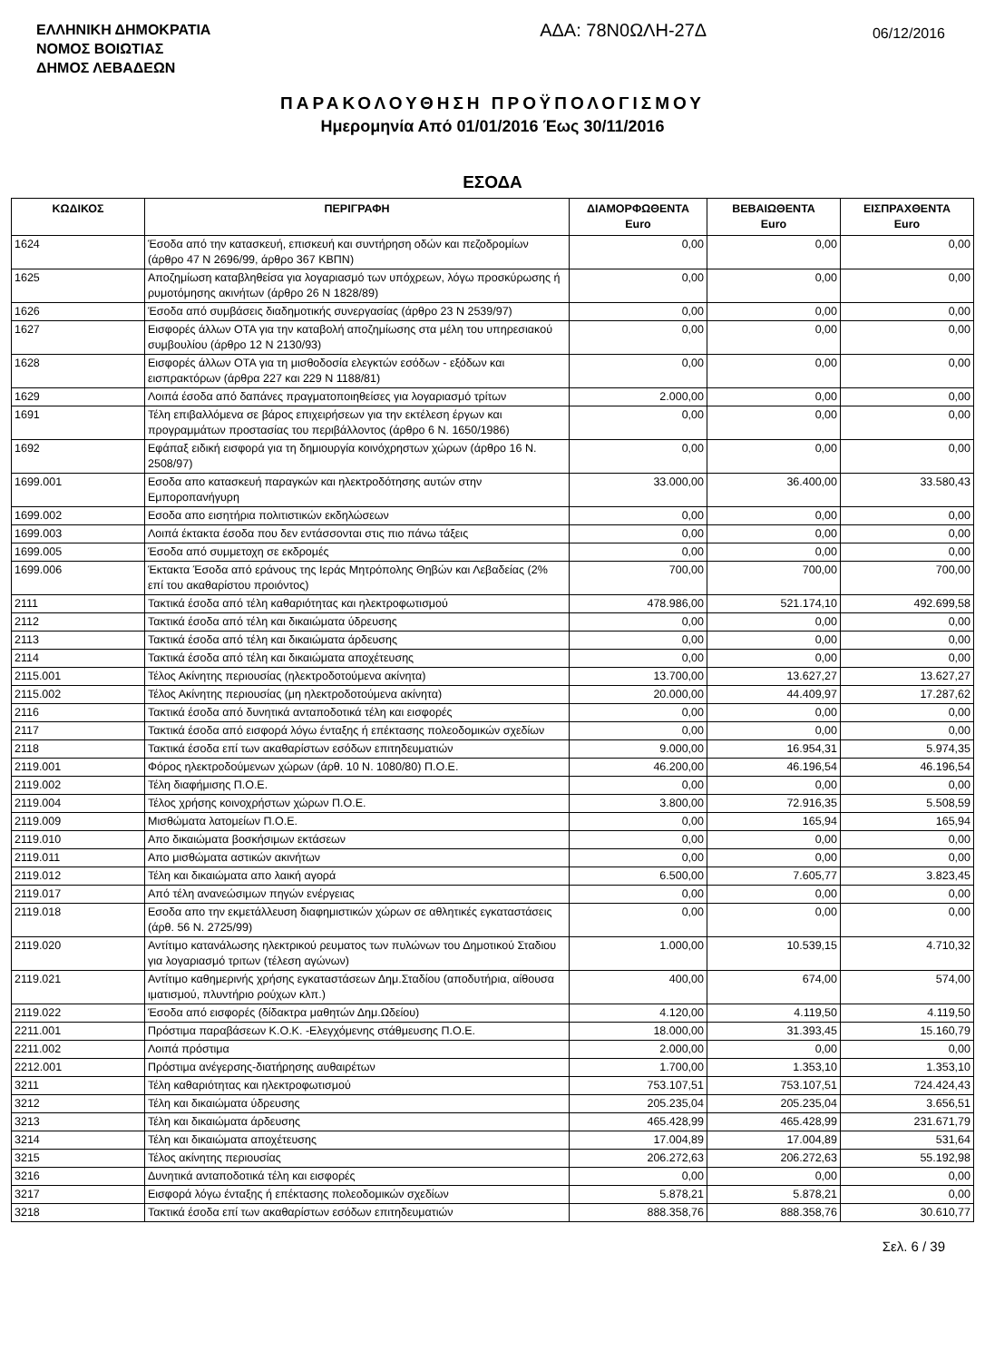ΕΛΛΗΝΙΚΗ ΔΗΜΟΚΡΑΤΙΑ
ΝΟΜΟΣ ΒΟΙΩΤΙΑΣ
ΔΗΜΟΣ ΛΕΒΑΔΕΩΝ
ΑΔΑ: 78Ν0ΩΛΗ-27Δ
06/12/2016
ΠΑΡΑΚΟΛΟΥΘΗΣΗ ΠΡΟΫΠΟΛΟΓΙΣΜΟΥ
Ημερομηνία Από 01/01/2016 Έως 30/11/2016
ΕΣΟΔΑ
| ΚΩΔΙΚΟΣ | ΠΕΡΙΓΡΑΦΗ | ΔΙΑΜΟΡΦΩΘΕΝΤΑ Euro | ΒΕΒΑΙΩΘΕΝΤΑ Euro | ΕΙΣΠΡΑΧΘΕΝΤΑ Euro |
| --- | --- | --- | --- | --- |
| 1624 | Έσοδα από την κατασκευή, επισκευή και συντήρηση οδών και πεζοδρομίων (άρθρο 47 Ν 2696/99, άρθρο 367 ΚΒΠΝ) | 0,00 | 0,00 | 0,00 |
| 1625 | Αποζημίωση καταβληθείσα για λογαριασμό των υπόχρεων, λόγω προσκύρωσης ή ρυμοτόμησης ακινήτων (άρθρο 26 Ν 1828/89) | 0,00 | 0,00 | 0,00 |
| 1626 | Έσοδα από συμβάσεις διαδημοτικής συνεργασίας (άρθρο 23 Ν 2539/97) | 0,00 | 0,00 | 0,00 |
| 1627 | Εισφορές άλλων ΟΤΑ για την καταβολή αποζημίωσης στα μέλη του υπηρεσιακού συμβουλίου (άρθρο 12 Ν 2130/93) | 0,00 | 0,00 | 0,00 |
| 1628 | Εισφορές άλλων ΟΤΑ για τη μισθοδοσία ελεγκτών εσόδων - εξόδων και εισπρακτόρων (άρθρα 227 και 229 Ν 1188/81) | 0,00 | 0,00 | 0,00 |
| 1629 | Λοιπά έσοδα από δαπάνες πραγματοποιηθείσες για λογαριασμό τρίτων | 2.000,00 | 0,00 | 0,00 |
| 1691 | Τέλη επιβαλλόμενα σε βάρος επιχειρήσεων για την εκτέλεση έργων και προγραμμάτων προστασίας του περιβάλλοντος (άρθρο 6 Ν. 1650/1986) | 0,00 | 0,00 | 0,00 |
| 1692 | Εφάπαξ ειδική εισφορά για τη δημιουργία κοινόχρηστων χώρων (άρθρο 16 Ν. 2508/97) | 0,00 | 0,00 | 0,00 |
| 1699.001 | Εσοδα απο κατασκευή παραγκών και ηλεκτροδότησης αυτών στην Εμποροπανήγυρη | 33.000,00 | 36.400,00 | 33.580,43 |
| 1699.002 | Εσοδα απο εισητήρια πολιτιστικών εκδηλώσεων | 0,00 | 0,00 | 0,00 |
| 1699.003 | Λοιπά έκτακτα έσοδα που δεν εντάσσονται στις πιο πάνω τάξεις | 0,00 | 0,00 | 0,00 |
| 1699.005 | Έσοδα από συμμετοχη σε εκδρομές | 0,00 | 0,00 | 0,00 |
| 1699.006 | Έκτακτα Έσοδα από εράνους της Ιεράς Μητρόπολης Θηβών και Λεβαδείας (2% επί του ακαθαρίστου προιόντος) | 700,00 | 700,00 | 700,00 |
| 2111 | Τακτικά έσοδα από τέλη καθαριότητας και ηλεκτροφωτισμού | 478.986,00 | 521.174,10 | 492.699,58 |
| 2112 | Τακτικά έσοδα από τέλη και δικαιώματα ύδρευσης | 0,00 | 0,00 | 0,00 |
| 2113 | Τακτικά έσοδα από τέλη και δικαιώματα άρδευσης | 0,00 | 0,00 | 0,00 |
| 2114 | Τακτικά έσοδα από τέλη και δικαιώματα αποχέτευσης | 0,00 | 0,00 | 0,00 |
| 2115.001 | Τέλος Ακίνητης περιουσίας (ηλεκτροδοτούμενα ακίνητα) | 13.700,00 | 13.627,27 | 13.627,27 |
| 2115.002 | Τέλος Ακίνητης περιουσίας (μη ηλεκτροδοτούμενα ακίνητα) | 20.000,00 | 44.409,97 | 17.287,62 |
| 2116 | Τακτικά έσοδα από δυνητικά ανταποδοτικά τέλη και εισφορές | 0,00 | 0,00 | 0,00 |
| 2117 | Τακτικά έσοδα από εισφορά λόγω ένταξης ή επέκτασης πολεοδομικών σχεδίων | 0,00 | 0,00 | 0,00 |
| 2118 | Τακτικά έσοδα επί των ακαθαρίστων εσόδων επιτηδευματιών | 9.000,00 | 16.954,31 | 5.974,35 |
| 2119.001 | Φόρος ηλεκτροδούμενων χώρων (άρθ. 10 Ν. 1080/80) Π.Ο.Ε. | 46.200,00 | 46.196,54 | 46.196,54 |
| 2119.002 | Τέλη διαφήμισης Π.Ο.Ε. | 0,00 | 0,00 | 0,00 |
| 2119.004 | Τέλος χρήσης κοινοχρήστων χώρων Π.Ο.Ε. | 3.800,00 | 72.916,35 | 5.508,59 |
| 2119.009 | Μισθώματα λατομείων Π.Ο.Ε. | 0,00 | 165,94 | 165,94 |
| 2119.010 | Απο δικαιώματα βοσκήσιμων εκτάσεων | 0,00 | 0,00 | 0,00 |
| 2119.011 | Απο μισθώματα αστικών ακινήτων | 0,00 | 0,00 | 0,00 |
| 2119.012 | Τέλη και δικαιώματα απο λαική αγορά | 6.500,00 | 7.605,77 | 3.823,45 |
| 2119.017 | Από τέλη ανανεώσιμων πηγών ενέργειας | 0,00 | 0,00 | 0,00 |
| 2119.018 | Εσοδα απο την εκμετάλλευση διαφημιστικών χώρων σε αθλητικές εγκαταστάσεις (άρθ. 56 Ν. 2725/99) | 0,00 | 0,00 | 0,00 |
| 2119.020 | Αντίτιμο κατανάλωσης ηλεκτρικού ρευματος των πυλώνων του Δημοτικού Σταδιου για λογαριασμό τριτων (τέλεση αγώνων) | 1.000,00 | 10.539,15 | 4.710,32 |
| 2119.021 | Αντίτιμο καθημερινής χρήσης εγκαταστάσεων Δημ.Σταδίου (αποδυτήρια, αίθουσα ιματισμού, πλυντήριο ρούχων κλπ.) | 400,00 | 674,00 | 574,00 |
| 2119.022 | Έσοδα από εισφορές (δίδακτρα μαθητών Δημ.Ωδείου) | 4.120,00 | 4.119,50 | 4.119,50 |
| 2211.001 | Πρόστιμα παραβάσεων Κ.Ο.Κ. -Ελεγχόμενης στάθμευσης Π.Ο.Ε. | 18.000,00 | 31.393,45 | 15.160,79 |
| 2211.002 | Λοιπά πρόστιμα | 2.000,00 | 0,00 | 0,00 |
| 2212.001 | Πρόστιμα ανέγερσης-διατήρησης αυθαιρέτων | 1.700,00 | 1.353,10 | 1.353,10 |
| 3211 | Τέλη καθαριότητας και ηλεκτροφωτισμού | 753.107,51 | 753.107,51 | 724.424,43 |
| 3212 | Τέλη και δικαιώματα ύδρευσης | 205.235,04 | 205.235,04 | 3.656,51 |
| 3213 | Τέλη και δικαιώματα άρδευσης | 465.428,99 | 465.428,99 | 231.671,79 |
| 3214 | Τέλη και δικαιώματα αποχέτευσης | 17.004,89 | 17.004,89 | 531,64 |
| 3215 | Τέλος ακίνητης περιουσίας | 206.272,63 | 206.272,63 | 55.192,98 |
| 3216 | Δυνητικά ανταποδοτικά τέλη και εισφορές | 0,00 | 0,00 | 0,00 |
| 3217 | Εισφορά λόγω ένταξης ή επέκτασης πολεοδομικών σχεδίων | 5.878,21 | 5.878,21 | 0,00 |
| 3218 | Τακτικά έσοδα επί των ακαθαρίστων εσόδων επιτηδευματιών | 888.358,76 | 888.358,76 | 30.610,77 |
Σελ. 6 / 39